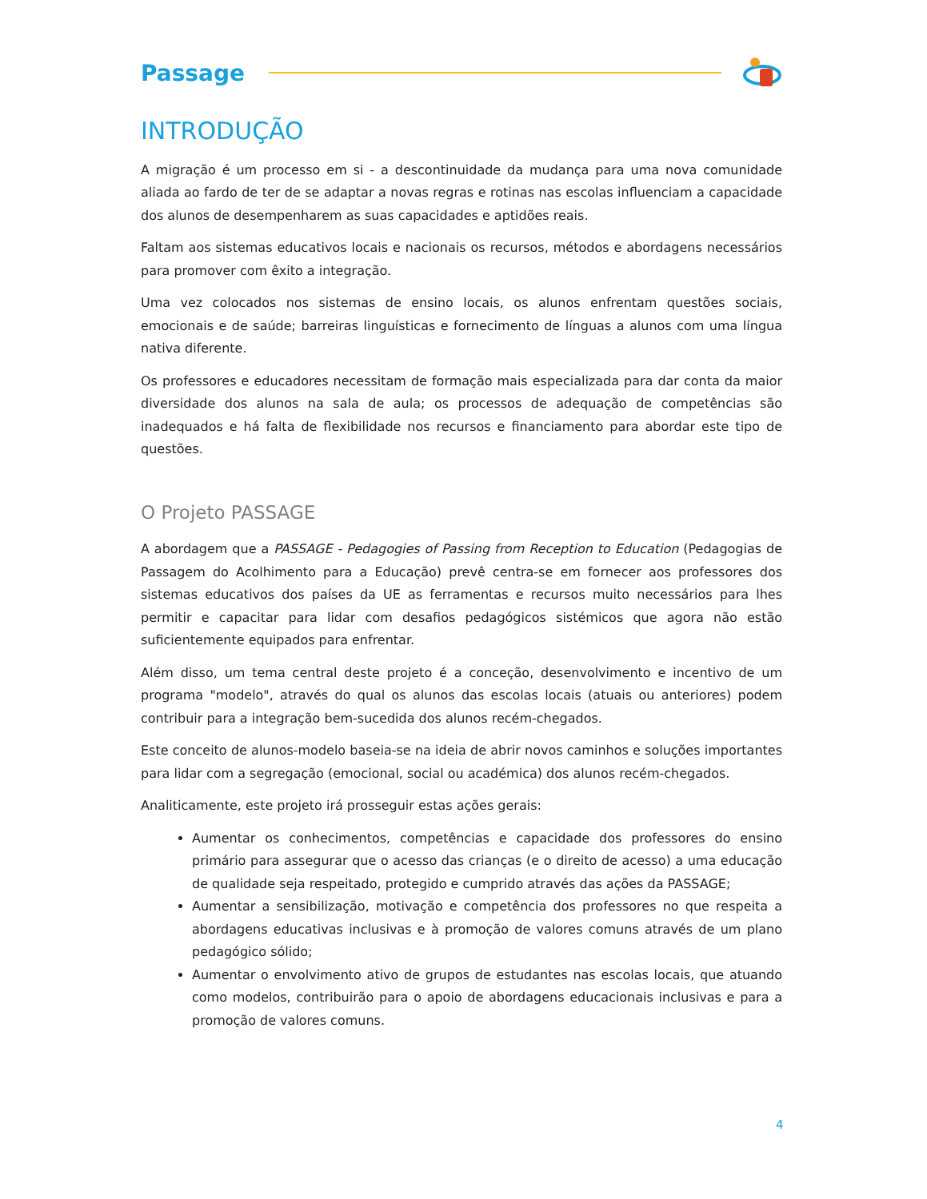Passage
INTRODUÇÃO
A migração é um processo em si - a descontinuidade da mudança para uma nova comunidade aliada ao fardo de ter de se adaptar a novas regras e rotinas nas escolas influenciam a capacidade dos alunos de desempenharem as suas capacidades e aptidões reais.
Faltam aos sistemas educativos locais e nacionais os recursos, métodos e abordagens necessários para promover com êxito a integração.
Uma vez colocados nos sistemas de ensino locais, os alunos enfrentam questões sociais, emocionais e de saúde; barreiras linguísticas e fornecimento de línguas a alunos com uma língua nativa diferente.
Os professores e educadores necessitam de formação mais especializada para dar conta da maior diversidade dos alunos na sala de aula; os processos de adequação de competências são inadequados e há falta de flexibilidade nos recursos e financiamento para abordar este tipo de questões.
O Projeto PASSAGE
A abordagem que a PASSAGE - Pedagogies of Passing from Reception to Education (Pedagogias de Passagem do Acolhimento para a Educação) prevê centra-se em fornecer aos professores dos sistemas educativos dos países da UE as ferramentas e recursos muito necessários para lhes permitir e capacitar para lidar com desafios pedagógicos sistémicos que agora não estão suficientemente equipados para enfrentar.
Além disso, um tema central deste projeto é a conceção, desenvolvimento e incentivo de um programa "modelo", através do qual os alunos das escolas locais (atuais ou anteriores) podem contribuir para a integração bem-sucedida dos alunos recém-chegados.
Este conceito de alunos-modelo baseia-se na ideia de abrir novos caminhos e soluções importantes para lidar com a segregação (emocional, social ou académica) dos alunos recém-chegados.
Analiticamente, este projeto irá prosseguir estas ações gerais:
Aumentar os conhecimentos, competências e capacidade dos professores do ensino primário para assegurar que o acesso das crianças (e o direito de acesso) a uma educação de qualidade seja respeitado, protegido e cumprido através das ações da PASSAGE;
Aumentar a sensibilização, motivação e competência dos professores no que respeita a abordagens educativas inclusivas e à promoção de valores comuns através de um plano pedagógico sólido;
Aumentar o envolvimento ativo de grupos de estudantes nas escolas locais, que atuando como modelos, contribuirão para o apoio de abordagens educacionais inclusivas e para a promoção de valores comuns.
4